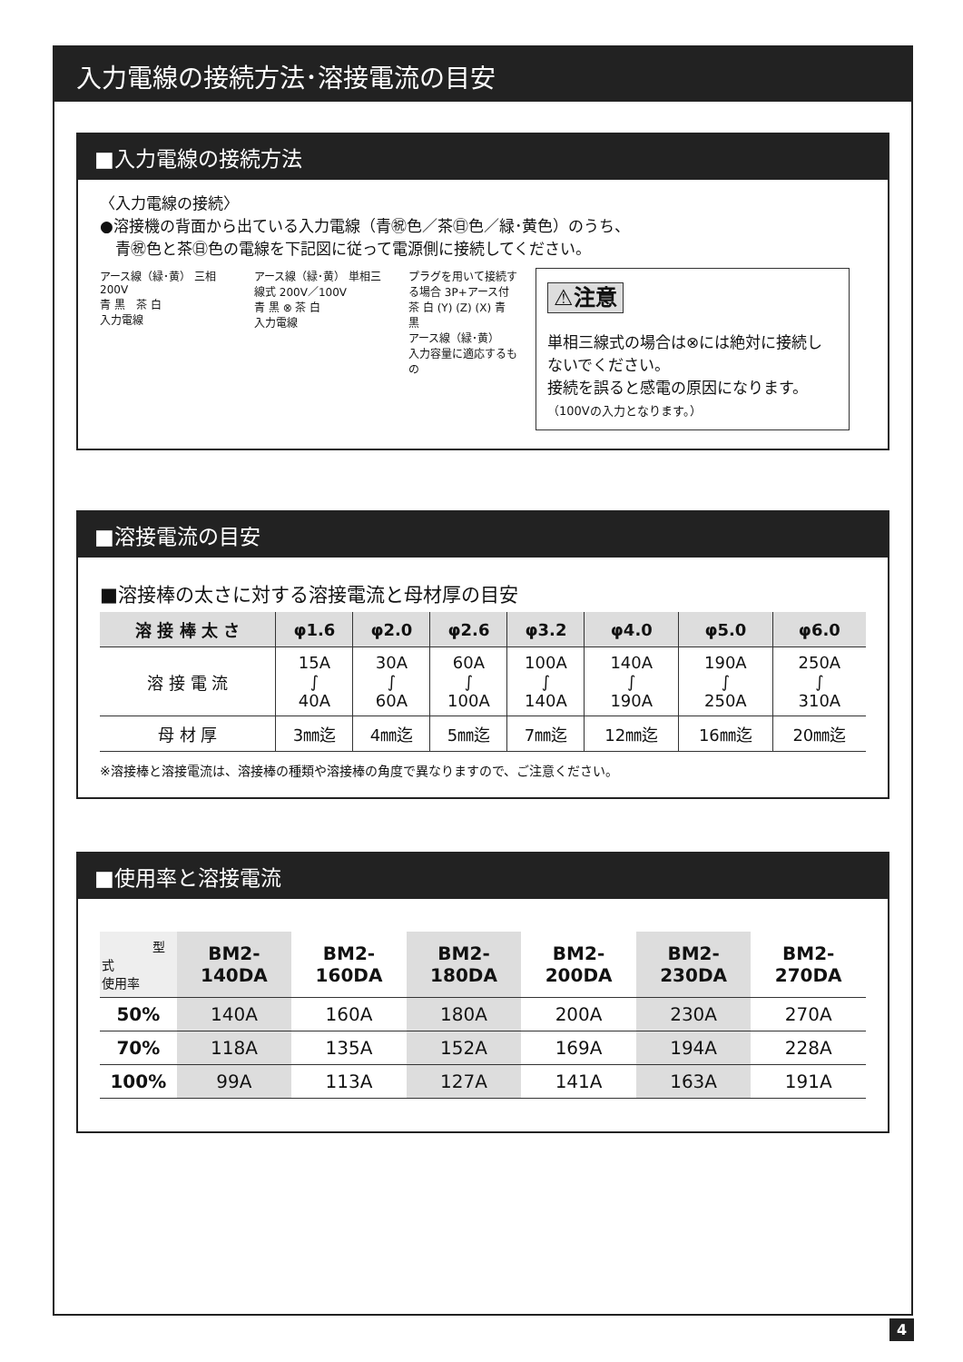入力電線の接続方法･溶接電流の目安
■入力電線の接続方法
〈入力電線の接続〉
●溶接機の背面から出ている入力電線（青㊗色／茶㊐色／緑･黄色）のうち、
　青㊗色と茶㊐色の電線を下記図に従って電源側に接続してください。
アース線（緑･黄） 三相 200V
青 黒　茶 白
入力電線
アース線（緑･黄） 単相三線式 200V／100V
青 黒 ⊗ 茶 白
入力電線
プラグを用いて接続する場合 3P+アース付
茶 白 (Y) (Z) (X) 青 黒
アース線（緑･黄）
入力容量に適応するもの
⚠注意
単相三線式の場合は⊗には絶対に接続しないでください。
接続を誤ると感電の原因になります。
（100Vの入力となります。）
■溶接電流の目安
■溶接棒の太さに対する溶接電流と母材厚の目安
| 溶 接 棒 太 さ | φ1.6 | φ2.0 | φ2.6 | φ3.2 | φ4.0 | φ5.0 | φ6.0 |
| --- | --- | --- | --- | --- | --- | --- | --- |
| 溶 接 電 流 | 15A ∫ 40A | 30A ∫ 60A | 60A ∫ 100A | 100A ∫ 140A | 140A ∫ 190A | 190A ∫ 250A | 250A ∫ 310A |
| 母 材 厚 | 3㎜迄 | 4㎜迄 | 5㎜迄 | 7㎜迄 | 12㎜迄 | 16㎜迄 | 20㎜迄 |
※溶接棒と溶接電流は、溶接棒の種類や溶接棒の角度で異なりますので、ご注意ください。
■使用率と溶接電流
| 型式 使用率 | BM2-140DA | BM2-160DA | BM2-180DA | BM2-200DA | BM2-230DA | BM2-270DA |
| --- | --- | --- | --- | --- | --- | --- |
| 50% | 140A | 160A | 180A | 200A | 230A | 270A |
| 70% | 118A | 135A | 152A | 169A | 194A | 228A |
| 100% | 99A | 113A | 127A | 141A | 163A | 191A |
4